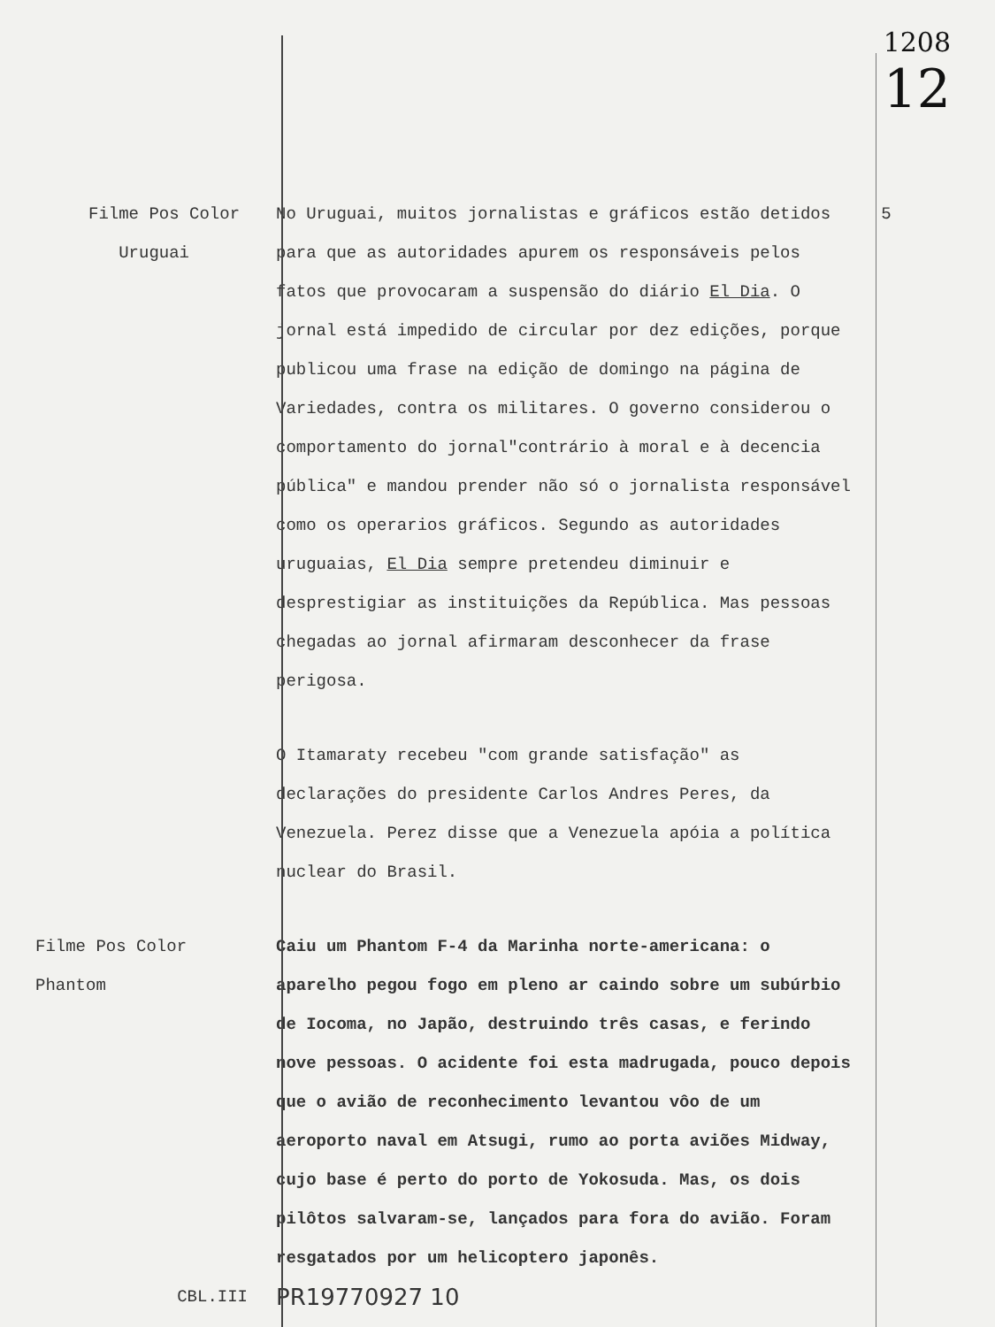1208
12
Filme Pos Color
Uruguai
No Uruguai, muitos jornalistas e gráficos estão detidos para que as autoridades apurem os responsáveis pelos fatos que provocaram a suspensão do diário El Dia. O jornal está impedido de circular por dez edições, porque publicou uma frase na edição de domingo na página de Variedades, contra os militares. O governo considerou o comportamento do jornal"contrário à moral e à decencia pública" e mandou prender não só o jornalista responsável como os operarios gráficos. Segundo as autoridades uruguaias, El Dia sempre pretendeu diminuir e desprestigiar as instituições da República. Mas pessoas chegadas ao jornal afirmaram desconhecer da frase perigosa.
5
O Itamaraty recebeu "com grande satisfação" as declarações do presidente Carlos Andres Peres, da Venezuela. Perez disse que a Venezuela apóia a política nuclear do Brasil.
Filme Pos Color
Phantom
Caiu um Phantom F-4 da Marinha norte-americana: o aparelho pegou fogo em pleno ar caindo sobre um subúrbio de Iocoma, no Japão, destruindo três casas, e ferindo nove pessoas. O acidente foi esta madrugada, pouco depois que o avião de reconhecimento levantou vôo de um aeroporto naval em Atsugi, rumo ao porta aviões Midway, cujo base é perto do porto de Yokosuda. Mas, os dois pilôtos salvaram-se, lançados para fora do avião. Foram resgatados por um helicoptero japonês.
CBL.III
PR19770927 10